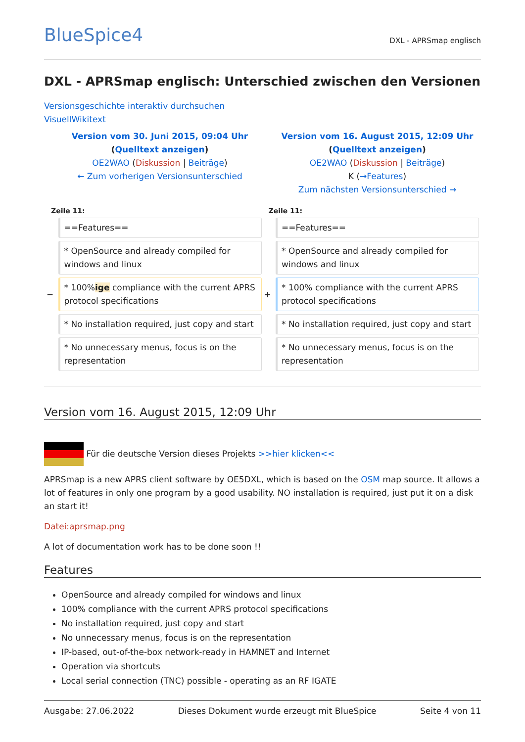BlueSpice4
DXL - APRSmap englisch
DXL - APRSmap englisch: Unterschied zwischen den Versionen
Versionsgeschichte interaktiv durchsuchen
VisuellWikitext
| | Version vom 30. Juni 2015, 09:04 Uhr ( Quelltext anzeigen ) OE2WAO ( Diskussion / Beiträge ) ← Zum vorherigen Versionsunterschied | | Version vom 16. August 2015, 12:09 Uhr ( Quelltext anzeigen ) OE2WAO ( Diskussion / Beiträge ) K ( →Features ) Zum nächsten Versionsunterschied → |
| Zeile 11: | | Zeile 11: | |
| | ==Features== | | ==Features== |
| | * OpenSource and already compiled for windows and linux | | * OpenSource and already compiled for windows and linux |
| − | * 100% ige compliance with the current APRS protocol specifications | + | * 100% compliance with the current APRS protocol specifications |
| | * No installation required, just copy and start | | * No installation required, just copy and start |
| | * No unnecessary menus, focus is on the representation | | * No unnecessary menus, focus is on the representation |
Version vom 16. August 2015, 12:09 Uhr
Für die deutsche Version dieses Projekts >>hier klicken<<
APRSmap is a new APRS client software by OE5DXL, which is based on the OSM map source. It allows a lot of features in only one program by a good usability. NO installation is required, just put it on a disk an start it!
Datei:aprsmap.png
A lot of documentation work has to be done soon !!
Features
OpenSource and already compiled for windows and linux
100% compliance with the current APRS protocol specifications
No installation required, just copy and start
No unnecessary menus, focus is on the representation
IP-based, out-of-the-box network-ready in HAMNET and Internet
Operation via shortcuts
Local serial connection (TNC) possible - operating as an RF IGATE
Ausgabe: 27.06.2022 Dieses Dokument wurde erzeugt mit BlueSpice Seite 4 von 11